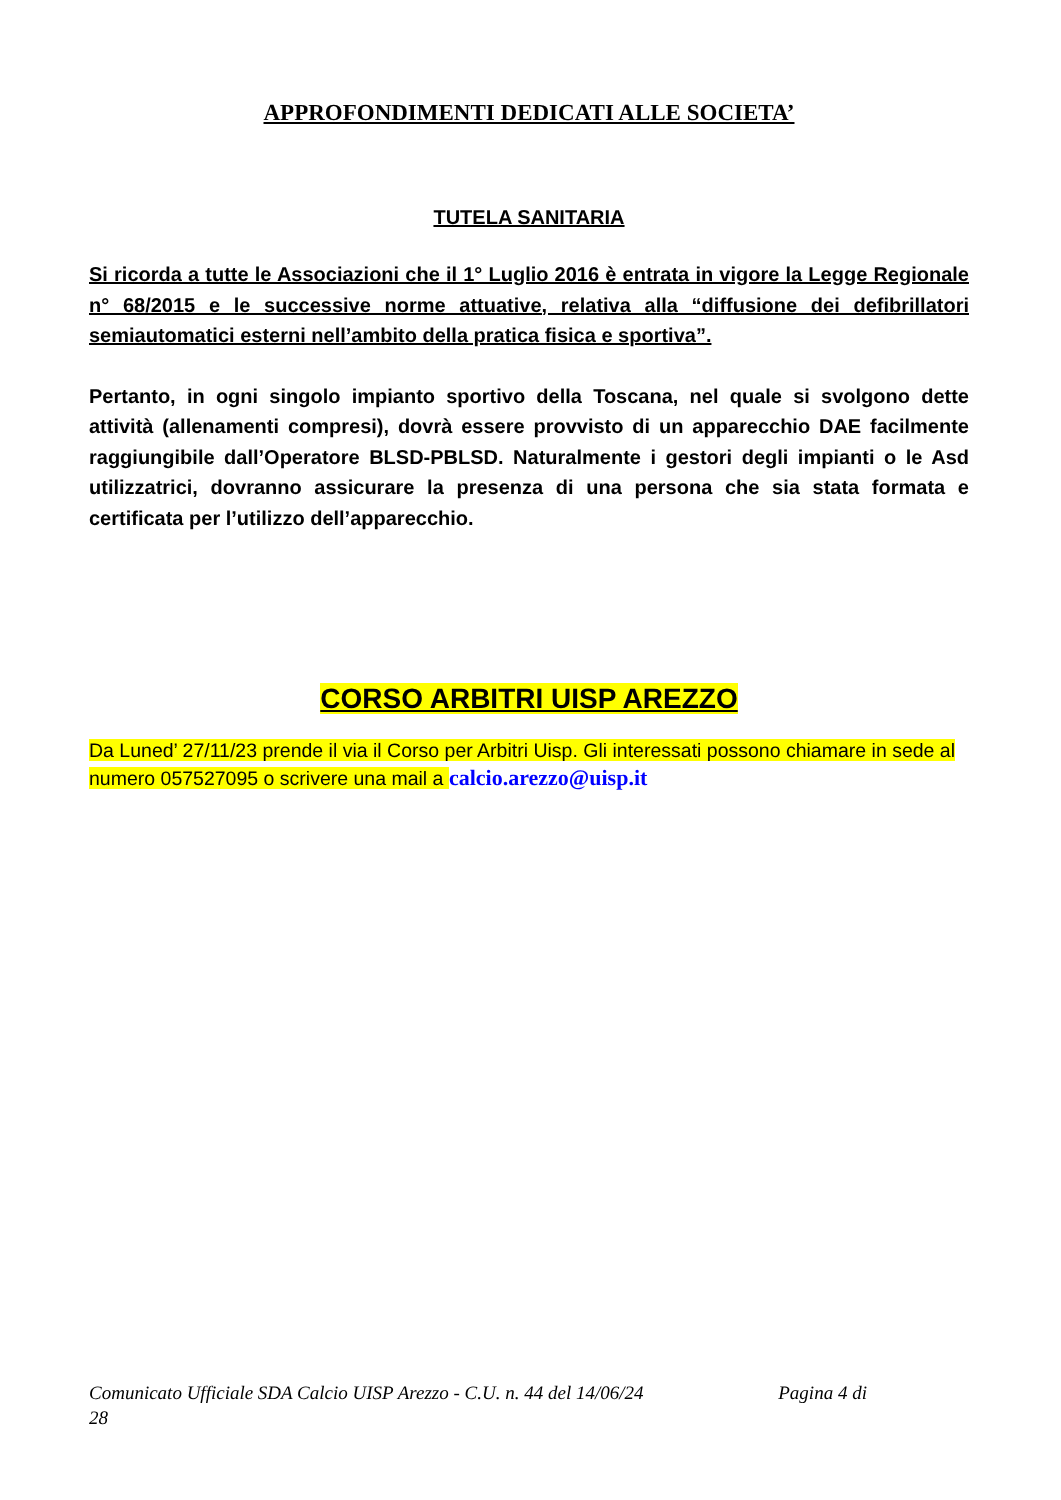APPROFONDIMENTI DEDICATI ALLE SOCIETA’
TUTELA SANITARIA
Si ricorda a tutte le Associazioni che il 1° Luglio 2016 è entrata in vigore la Legge Regionale n° 68/2015 e le successive norme attuative, relativa alla “diffusione dei defibrillatori semiautomatici esterni nell’ambito della pratica fisica e sportiva”.
Pertanto, in ogni singolo impianto sportivo della Toscana, nel quale si svolgono dette attività (allenamenti compresi), dovrà essere provvisto di un apparecchio DAE facilmente raggiungibile dall’Operatore BLSD-PBLSD. Naturalmente i gestori degli impianti o le Asd utilizzatrici, dovranno assicurare la presenza di una persona che sia stata formata e certificata per l’utilizzo dell’apparecchio.
CORSO ARBITRI UISP AREZZO
Da Luned’ 27/11/23 prende il via il Corso per Arbitri Uisp. Gli interessati possono chiamare in sede al numero 057527095 o scrivere una mail a calcio.arezzo@uisp.it
Comunicato Ufficiale SDA Calcio UISP Arezzo - C.U. n. 44 del 14/06/24 Pagina 4 di
28